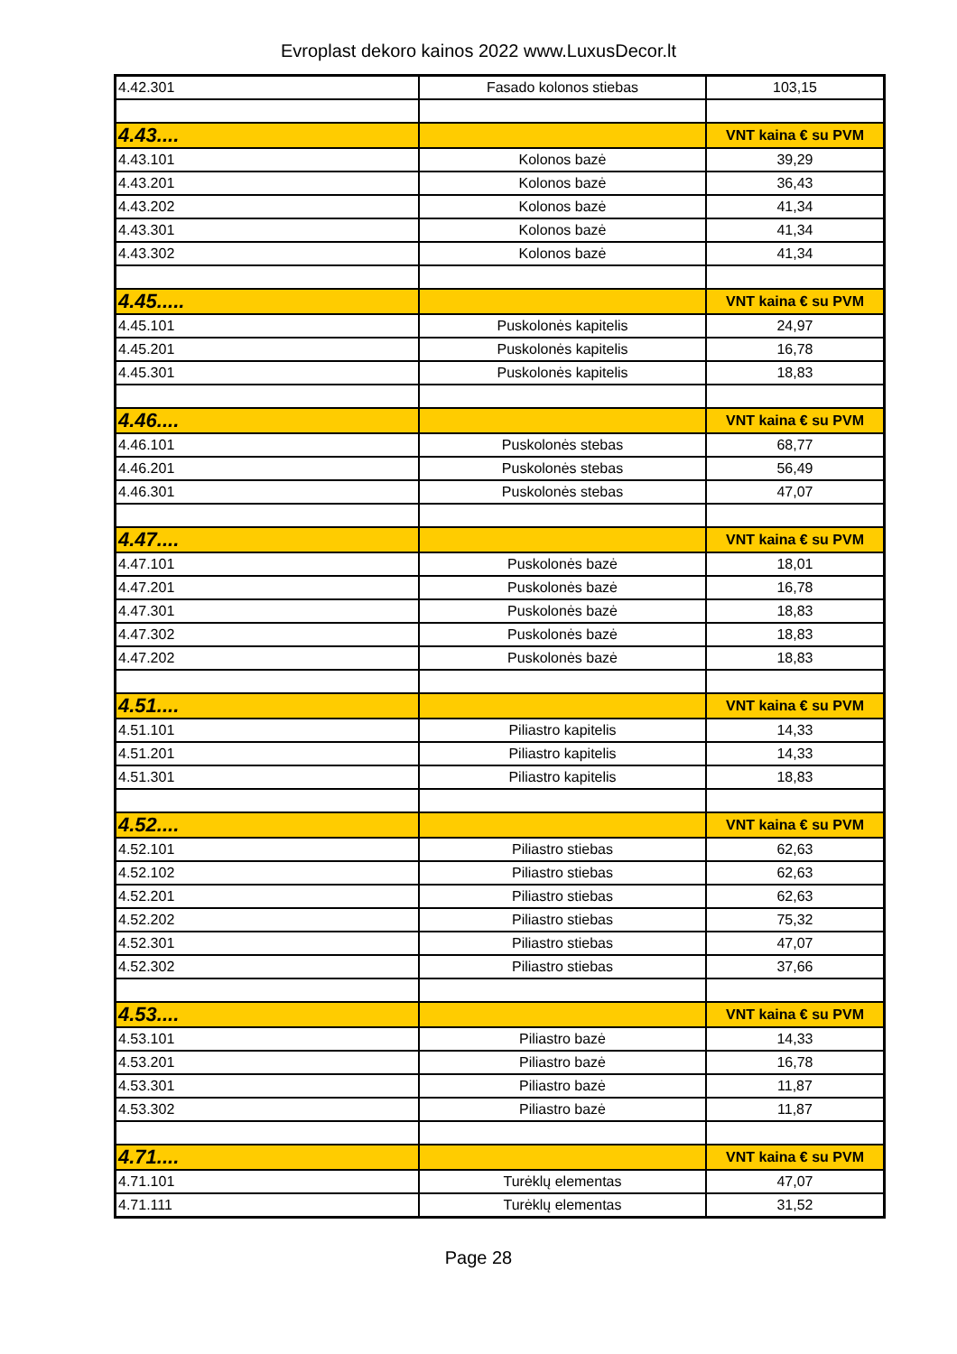Evroplast dekoro kainos 2022 www.LuxusDecor.lt
| 4.42.301 | Fasado kolonos stiebas | 103,15 |
| 4.43.... | | VNT kaina € su PVM |
| 4.43.101 | Kolonos bazė | 39,29 |
| 4.43.201 | Kolonos bazė | 36,43 |
| 4.43.202 | Kolonos bazė | 41,34 |
| 4.43.301 | Kolonos bazė | 41,34 |
| 4.43.302 | Kolonos bazė | 41,34 |
| 4.45..... | | VNT kaina € su PVM |
| 4.45.101 | Puskolonės kapitelis | 24,97 |
| 4.45.201 | Puskolonės kapitelis | 16,78 |
| 4.45.301 | Puskolonės kapitelis | 18,83 |
| 4.46.... | | VNT kaina € su PVM |
| 4.46.101 | Puskolonės stebas | 68,77 |
| 4.46.201 | Puskolonės stebas | 56,49 |
| 4.46.301 | Puskolonės stebas | 47,07 |
| 4.47.... | | VNT kaina € su PVM |
| 4.47.101 | Puskolonės bazė | 18,01 |
| 4.47.201 | Puskolonės bazė | 16,78 |
| 4.47.301 | Puskolonės bazė | 18,83 |
| 4.47.302 | Puskolonės bazė | 18,83 |
| 4.47.202 | Puskolonės bazė | 18,83 |
| 4.51.... | | VNT kaina € su PVM |
| 4.51.101 | Piliastro kapitelis | 14,33 |
| 4.51.201 | Piliastro kapitelis | 14,33 |
| 4.51.301 | Piliastro kapitelis | 18,83 |
| 4.52.... | | VNT kaina € su PVM |
| 4.52.101 | Piliastro stiebas | 62,63 |
| 4.52.102 | Piliastro stiebas | 62,63 |
| 4.52.201 | Piliastro stiebas | 62,63 |
| 4.52.202 | Piliastro stiebas | 75,32 |
| 4.52.301 | Piliastro stiebas | 47,07 |
| 4.52.302 | Piliastro stiebas | 37,66 |
| 4.53.... | | VNT kaina € su PVM |
| 4.53.101 | Piliastro bazė | 14,33 |
| 4.53.201 | Piliastro bazė | 16,78 |
| 4.53.301 | Piliastro bazė | 11,87 |
| 4.53.302 | Piliastro bazė | 11,87 |
| 4.71.... | | VNT kaina € su PVM |
| 4.71.101 | Turėklų elementas | 47,07 |
| 4.71.111 | Turėklų elementas | 31,52 |
Page 28